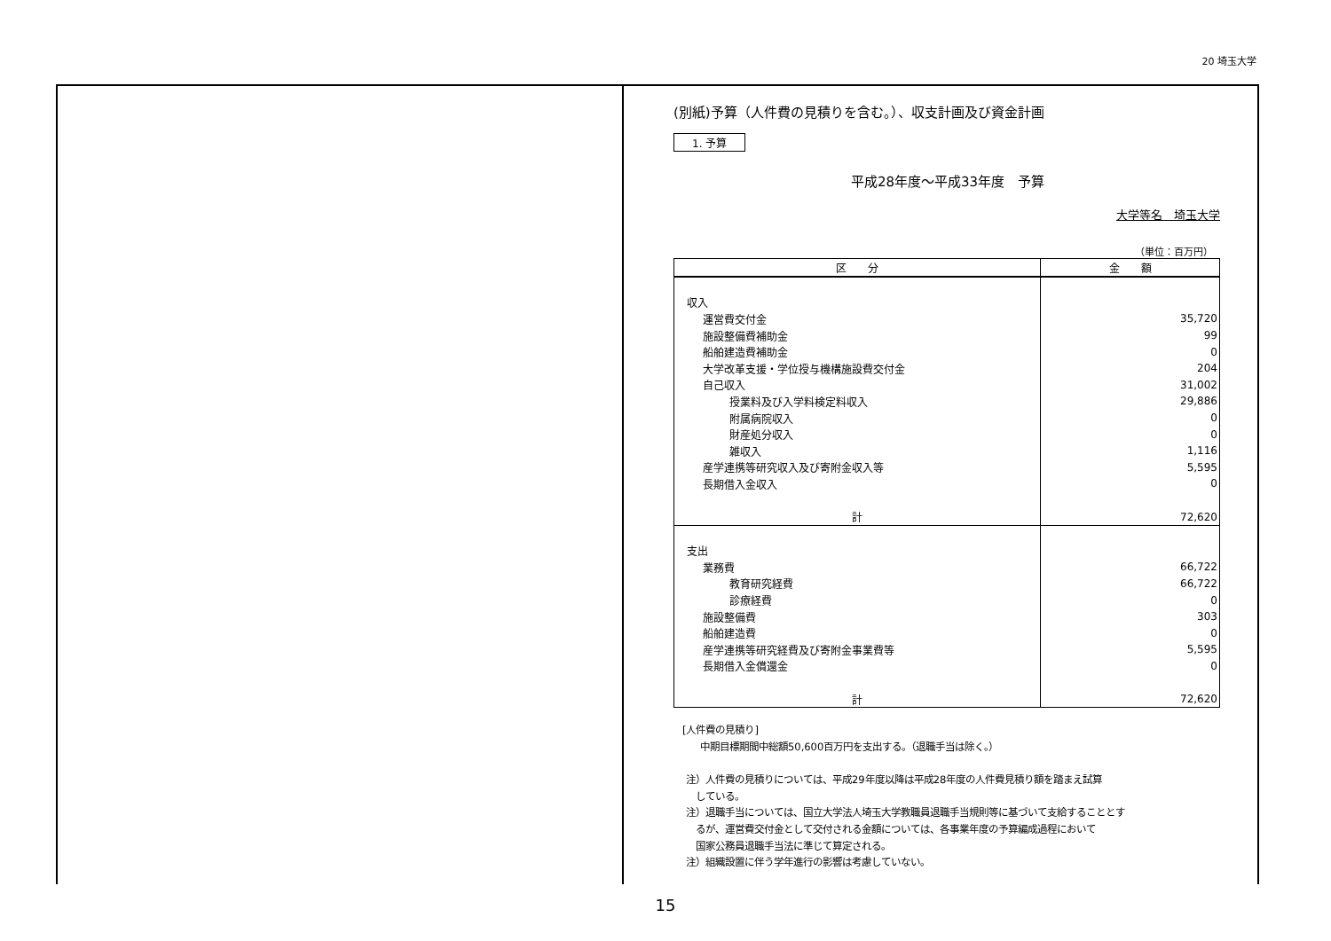20 埼玉大学
(別紙)予算（人件費の見積りを含む。）、収支計画及び資金計画
1. 予算
平成28年度～平成33年度　予算
大学等名　埼玉大学
（単位：百万円）
| 区 分 | 金 額 |
| --- | --- |
| 収入 | |
| 運営費交付金 | 35,720 |
| 施設整備費補助金 | 99 |
| 船舶建造費補助金 | 0 |
| 大学改革支援・学位授与機構施設費交付金 | 204 |
| 自己収入 | 31,002 |
| 授業料及び入学料検定料収入 | 29,886 |
| 附属病院収入 | 0 |
| 財産処分収入 | 0 |
| 雑収入 | 1,116 |
| 産学連携等研究収入及び寄附金収入等 | 5,595 |
| 長期借入金収入 | 0 |
| 計 | 72,620 |
| 支出 | |
| 業務費 | 66,722 |
| 教育研究経費 | 66,722 |
| 診療経費 | 0 |
| 施設整備費 | 303 |
| 船舶建造費 | 0 |
| 産学連携等研究経費及び寄附金事業費等 | 5,595 |
| 長期借入金償還金 | 0 |
| 計 | 72,620 |
[人件費の見積り]
中期目標期間中総額50,600百万円を支出する。（退職手当は除く。）
注）人件費の見積りについては、平成29年度以降は平成28年度の人件費見積り額を踏まえ試算
　している。
注）退職手当については、国立大学法人埼玉大学教職員退職手当規則等に基づいて支給することとす
　るが、運営費交付金として交付される金額については、各事業年度の予算編成過程において
　国家公務員退職手当法に準じて算定される。
注）組織設置に伴う学年進行の影響は考慮していない。
15